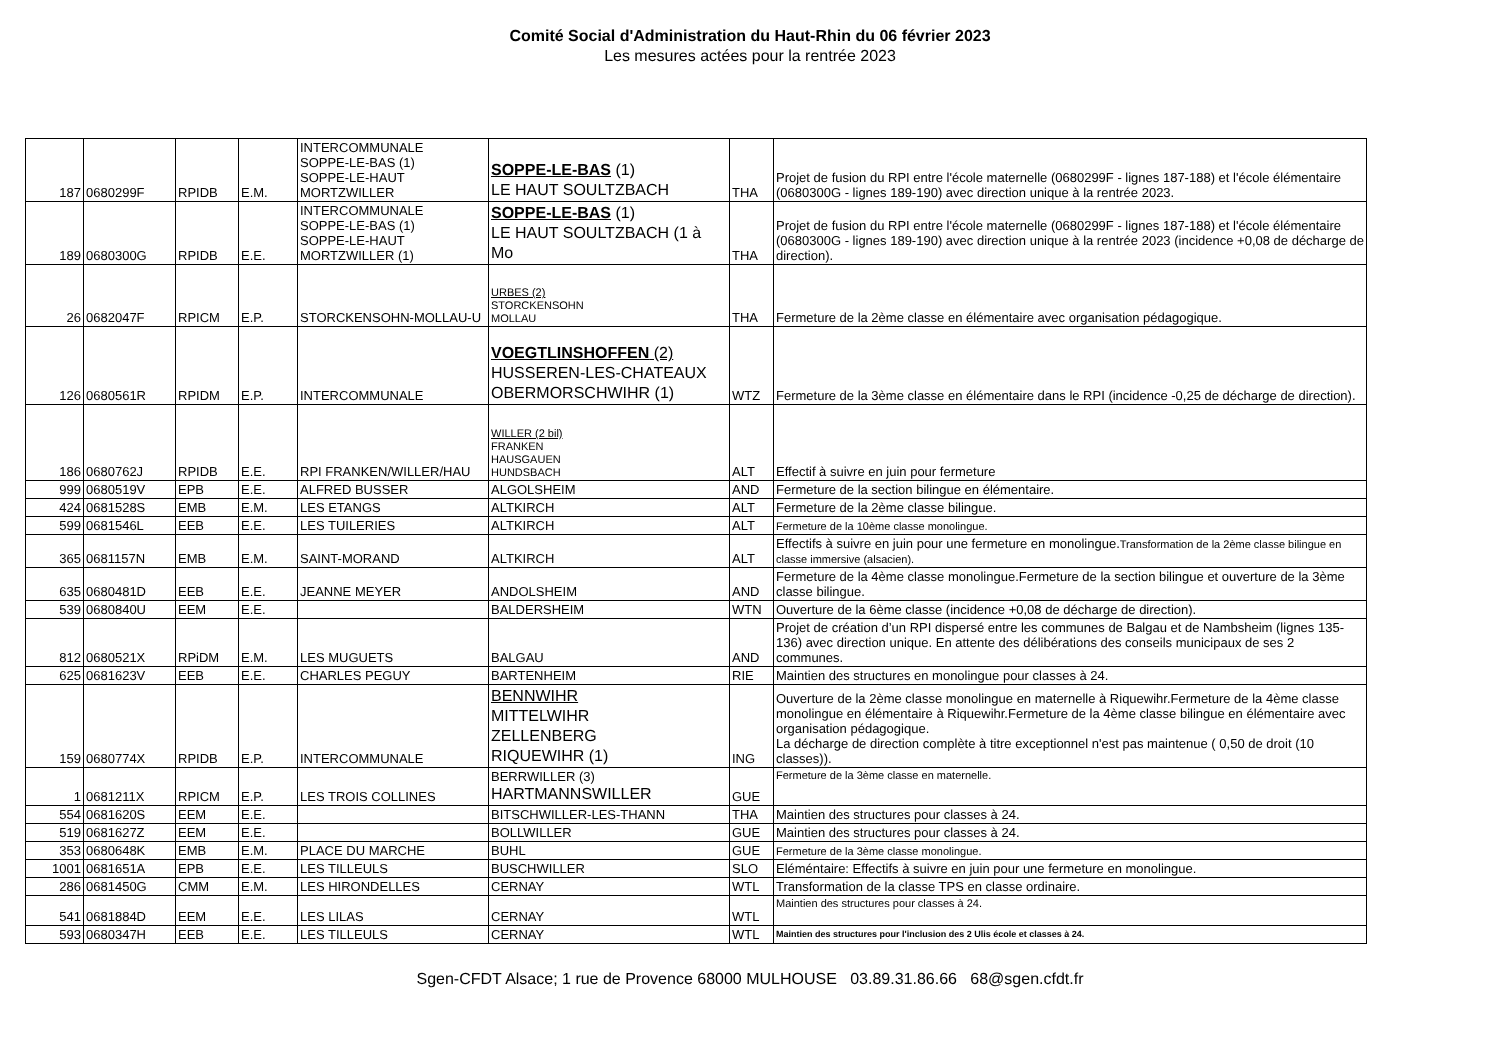Comité Social d'Administration du Haut-Rhin du 06 février 2023
Les mesures actées pour la rentrée 2023
| 187 | 0680299F | RPIDB | E.M. | INTERCOMMUNALE SOPPE-LE-BAS (1) SOPPE-LE-HAUT MORTZWILLER | SOPPE-LE-BAS (1) LE HAUT SOULTZBACH | THA | Projet de fusion du RPI entre l'école maternelle (0680299F - lignes 187-188) et l'école élémentaire (0680300G - lignes 189-190) avec direction unique à la rentrée 2023. |
| 189 | 0680300G | RPIDB | E.E. | INTERCOMMUNALE SOPPE-LE-BAS (1) SOPPE-LE-HAUT MORTZWILLER (1) | SOPPE-LE-BAS (1) LE HAUT SOULTZBACH (1 à Mo | THA | Projet de fusion du RPI entre l'école maternelle (0680299F - lignes 187-188) et l'école élémentaire (0680300G - lignes 189-190) avec direction unique à la rentrée 2023 (incidence +0,08 de décharge de direction). |
| 26 | 0682047F | RPICM | E.P. | STORCKENSOHN-MOLLAU-U | URBES (2) STORCKENSOHN MOLLAU | THA | Fermeture de la 2ème classe en élémentaire avec organisation pédagogique. |
| 126 | 0680561R | RPIDM | E.P. | INTERCOMMUNALE | VOEGTLINSHOFFEN (2) HUSSEREN-LES-CHATEAUX OBERMORSCHWIHR (1) | WTZ | Fermeture de la 3ème classe en élémentaire dans le RPI (incidence -0,25 de décharge de direction). |
| 186 | 0680762J | RPIDB | E.E. | RPI FRANKEN/WILLER/HAU | WILLER (2 bil) FRANKEN HAUSGAUEN HUNDSBACH | ALT | Effectif à suivre en juin pour fermeture |
| 999 | 0680519V | EPB | E.E. | ALFRED BUSSER | ALGOLSHEIM | AND | Fermeture de la section bilingue en élémentaire. |
| 424 | 0681528S | EMB | E.M. | LES ETANGS | ALTKIRCH | ALT | Fermeture de la 2ème classe bilingue. |
| 599 | 0681546L | EEB | E.E. | LES TUILERIES | ALTKIRCH | ALT | Fermeture de la 10ème classe monolingue. |
| 365 | 0681157N | EMB | E.M. | SAINT-MORAND | ALTKIRCH | ALT | Effectifs à suivre en juin pour une fermeture en monolingue. Transformation de la 2ème classe bilingue en classe immersive (alsacien). |
| 635 | 0680481D | EEB | E.E. | JEANNE MEYER | ANDOLSHEIM | AND | Fermeture de la 4ème classe monolingue.Fermeture de la section bilingue et ouverture de la 3ème classe bilingue. |
| 539 | 0680840U | EEM | E.E. | | BALDERSHEIM | WTN | Ouverture de la 6ème classe (incidence +0,08 de décharge de direction). |
| 812 | 0680521X | RPiDM | E.M. | LES MUGUETS | BALGAU | AND | Projet de création d’un RPI dispersé entre les communes de Balgau et de Nambsheim (lignes 135-136) avec direction unique. En attente des délibérations des conseils municipaux de ses 2 communes. |
| 625 | 0681623V | EEB | E.E. | CHARLES PEGUY | BARTENHEIM | RIE | Maintien des structures en monolingue pour classes à 24. |
| 159 | 0680774X | RPIDB | E.P. | INTERCOMMUNALE | BENNWIHR MITTELWIHR ZELLENBERG RIQUEWIHR (1) | ING | Ouverture de la 2ème classe monolingue en maternelle à Riquewihr.Fermeture de la 4ème classe monolingue en élémentaire à Riquewihr.Fermeture de la 4ème classe bilingue en élémentaire avec organisation pédagogique. La décharge de direction complète à titre exceptionnel n'est pas maintenue ( 0,50 de droit (10 classes)). |
| 1 | 0681211X | RPICM | E.P. | LES TROIS COLLINES | BERRWILLER (3) HARTMANNSWILLER | GUE | Fermeture de la 3ème classe en maternelle. |
| 554 | 0681620S | EEM | E.E. | | BITSCHWILLER-LES-THANN | THA | Maintien des structures pour classes à 24. |
| 519 | 0681627Z | EEM | E.E. | | BOLLWILLER | GUE | Maintien des structures pour classes à 24. |
| 353 | 0680648K | EMB | E.M. | PLACE DU MARCHE | BUHL | GUE | Fermeture de la 3ème classe monolingue. |
| 1001 | 0681651A | EPB | E.E. | LES TILLEULS | BUSCHWILLER | SLO | Eléméntaire: Effectifs à suivre en juin pour une fermeture en monolingue. |
| 286 | 0681450G | CMM | E.M. | LES HIRONDELLES | CERNAY | WTL | Transformation de la classe TPS en classe ordinaire. |
| 541 | 0681884D | EEM | E.E. | LES LILAS | CERNAY | WTL | Maintien des structures pour classes à 24. |
| 593 | 0680347H | EEB | E.E. | LES TILLEULS | CERNAY | WTL | Maintien des structures pour l'inclusion des 2 Ulis école et classes à 24. |
Sgen-CFDT Alsace; 1 rue de Provence 68000 MULHOUSE 03.89.31.86.66 68@sgen.cfdt.fr